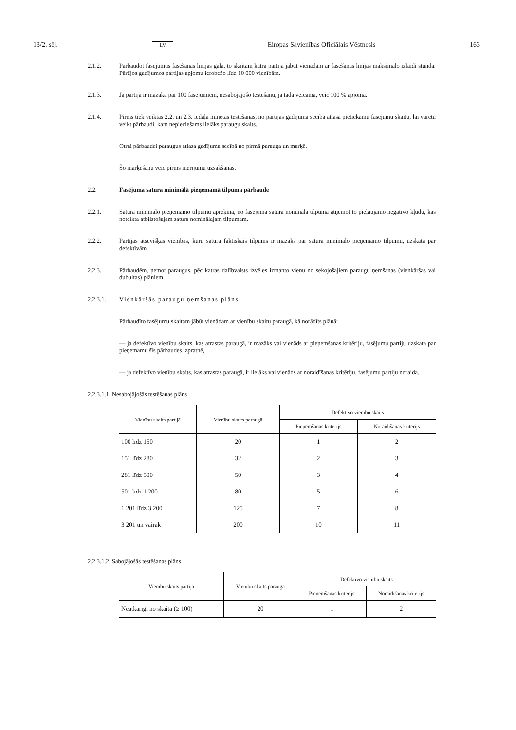13/2. sēj. LV Eiropas Savienības Oficiālais Vēstnesis 163
2.1.2. Pārbaudot fasējumus fasēšanas līnijas galā, to skaitam katrā partijā jābūt vienādam ar fasēšanas līnijas maksimālo izlaidi stundā. Pārējos gadījumos partijas apjomu ierobežo līdz 10 000 vienībām.
2.1.3. Ja partija ir mazāka par 100 fasējumiem, nesabojājošo testēšanu, ja tāda veicama, veic 100 % apjomā.
2.1.4. Pirms tiek veiktas 2.2. un 2.3. iedaļā minētās testēšanas, no partijas gadījuma secībā atlasa pietiekamu fasējumu skaitu, lai varētu veikt pārbaudi, kam nepieciešams lielāks paraugu skaits.
Otrai pārbaudei paraugus atlasa gadījuma secībā no pirmā parauga un marķē.
Šo marķēšanu veic pirms mērījumu uzsākšanas.
2.2. Fasējuma satura minimālā pieņemamā tilpuma pārbaude
2.2.1. Satura minimālo pieņemamo tilpumu aprēķina, no fasējuma satura nominālā tilpuma atņemot to pieļaujamo negatīvo kļūdu, kas noteikta atbilstošajam satura nominālajam tilpumam.
2.2.2. Partijas atsevišķās vienības, kuru satura faktiskais tilpums ir mazāks par satura minimālo pieņemamo tilpumu, uzskata par defektīvām.
2.2.3. Pārbaudēm, ņemot paraugus, pēc katras dalībvalsts izvēles izmanto vienu no sekojošajiem paraugu ņemšanas (vienkāršas vai dubultas) plāniem.
2.2.3.1. Vienkāršās paraugu ņemšanas plāns
Pārbaudīto fasējumu skaitam jābūt vienādam ar vienību skaitu paraugā, kā norādīts plānā:
— ja defektīvo vienību skaits, kas atrastas paraugā, ir mazāks vai vienāds ar pieņemšanas kritēriju, fasējumu partiju uzskata par pieņemamu šīs pārbaudes izpratnē,
— ja defektīvo vienību skaits, kas atrastas paraugā, ir lielāks vai vienāds ar noraidīšanas kritēriju, fasējumu partiju noraida.
2.2.3.1.1. Nesabojājošās testēšanas plāns
| Vienību skaits partijā | Vienību skaits paraugā | Defektīvo vienību skaits | |
| --- | --- | --- | --- |
| | | Pieņemšanas kritērijs | Noraidīšanas kritērijs |
| 100 līdz 150 | 20 | 1 | 2 |
| 151 līdz 280 | 32 | 2 | 3 |
| 281 līdz 500 | 50 | 3 | 4 |
| 501 līdz 1 200 | 80 | 5 | 6 |
| 1 201 līdz 3 200 | 125 | 7 | 8 |
| 3 201 un vairāk | 200 | 10 | 11 |
2.2.3.1.2. Sabojājošās testēšanas plāns
| Vienību skaits partijā | Vienību skaits paraugā | Defektīvo vienību skaits | |
| --- | --- | --- | --- |
| | | Pieņemšanas kritērijs | Noraidīšanas kritērijs |
| Neatkarīgi no skaita (≥ 100) | 20 | 1 | 2 |